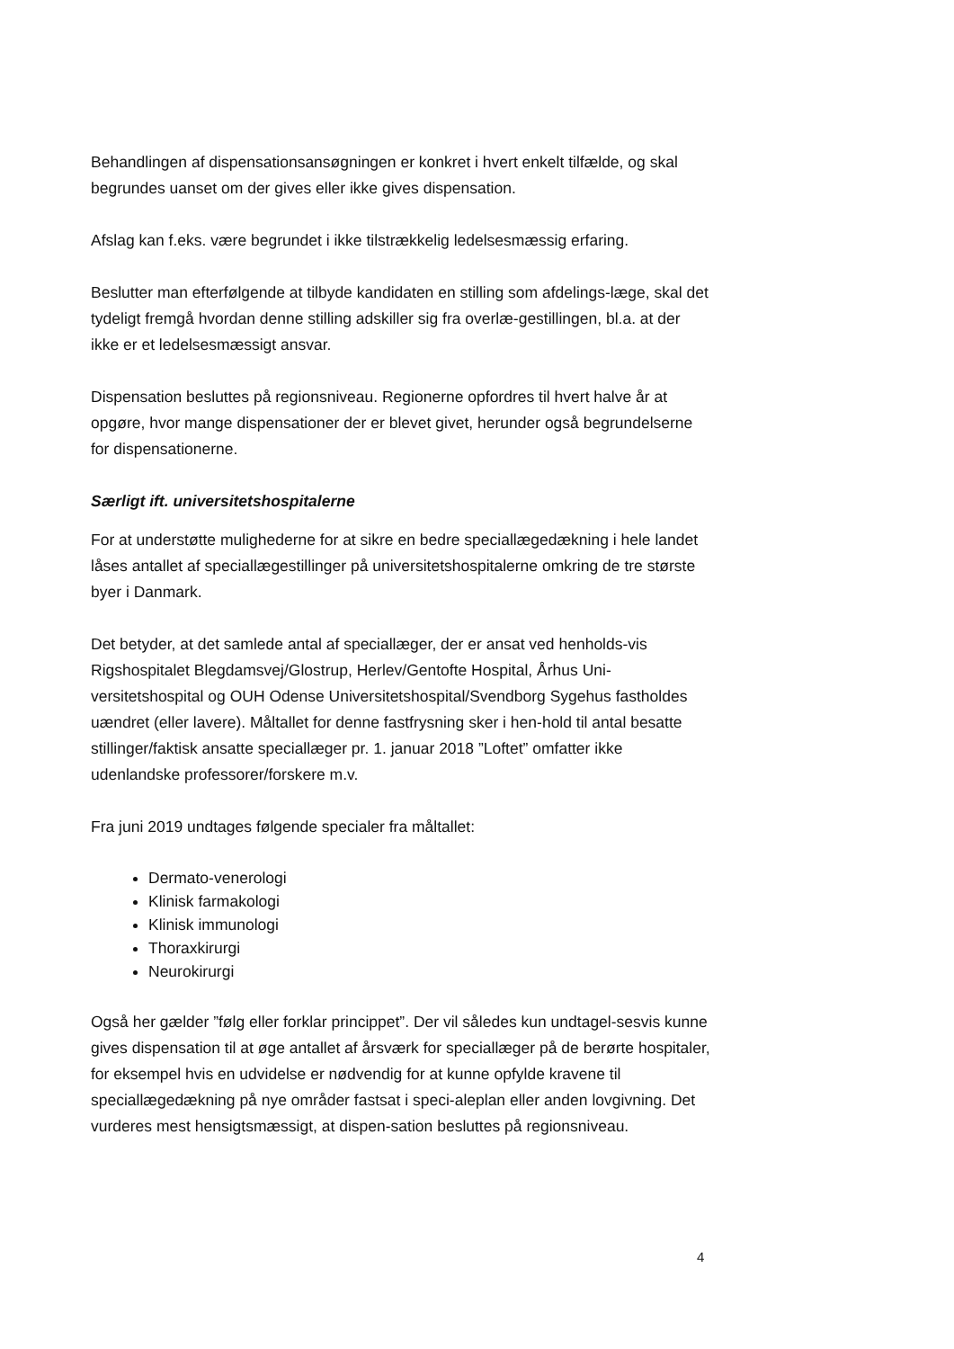Behandlingen af dispensationsansøgningen er konkret i hvert enkelt tilfælde, og skal begrundes uanset om der gives eller ikke gives dispensation.
Afslag kan f.eks. være begrundet i ikke tilstrækkelig ledelsesmæssig erfaring.
Beslutter man efterfølgende at tilbyde kandidaten en stilling som afdelings-læge, skal det tydeligt fremgå hvordan denne stilling adskiller sig fra overlæ-gestillingen, bl.a. at der ikke er et ledelsesmæssigt ansvar.
Dispensation besluttes på regionsniveau. Regionerne opfordres til hvert halve år at opgøre, hvor mange dispensationer der er blevet givet, herunder også begrundelserne for dispensationerne.
Særligt ift. universitetshospitalerne
For at understøtte mulighederne for at sikre en bedre speciallægedækning i hele landet låses antallet af speciallægestillinger på universitetshospitalerne omkring de tre største byer i Danmark.
Det betyder, at det samlede antal af speciallæger, der er ansat ved henholds-vis Rigshospitalet Blegdamsvej/Glostrup, Herlev/Gentofte Hospital, Århus Uni-versitetshospital og OUH Odense Universitetshospital/Svendborg Sygehus fastholdes uændret (eller lavere). Måltallet for denne fastfrysning sker i hen-hold til antal besatte stillinger/faktisk ansatte speciallæger pr. 1. januar 2018 ”Loftet” omfatter ikke udenlandske professorer/forskere m.v.
Fra juni 2019 undtages følgende specialer fra måltallet:
Dermato-venerologi
Klinisk farmakologi
Klinisk immunologi
Thoraxkirurgi
Neurokirurgi
Også her gælder ”følg eller forklar princippet”. Der vil således kun undtagel-sesvis kunne gives dispensation til at øge antallet af årsværk for speciallæger på de berørte hospitaler, for eksempel hvis en udvidelse er nødvendig for at kunne opfylde kravene til speciallægedækning på nye områder fastsat i speci-aleplan eller anden lovgivning. Det vurderes mest hensigtsmæssigt, at dispen-sation besluttes på regionsniveau.
4